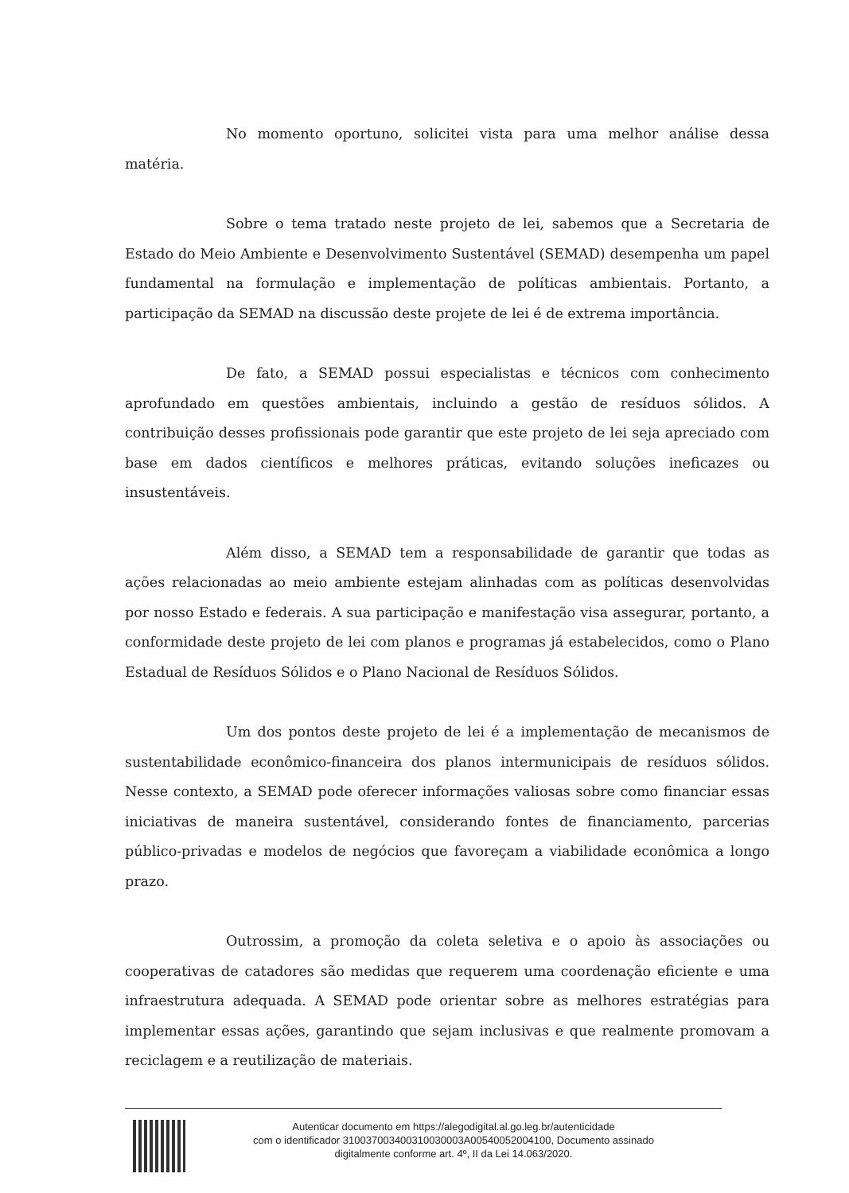No momento oportuno, solicitei vista para uma melhor análise dessa matéria.
Sobre o tema tratado neste projeto de lei, sabemos que a Secretaria de Estado do Meio Ambiente e Desenvolvimento Sustentável (SEMAD) desempenha um papel fundamental na formulação e implementação de políticas ambientais. Portanto, a participação da SEMAD na discussão deste projete de lei é de extrema importância.
De fato, a SEMAD possui especialistas e técnicos com conhecimento aprofundado em questões ambientais, incluindo a gestão de resíduos sólidos. A contribuição desses profissionais pode garantir que este projeto de lei seja apreciado com base em dados científicos e melhores práticas, evitando soluções ineficazes ou insustentáveis.
Além disso, a SEMAD tem a responsabilidade de garantir que todas as ações relacionadas ao meio ambiente estejam alinhadas com as políticas desenvolvidas por nosso Estado e federais. A sua participação e manifestação visa assegurar, portanto, a conformidade deste projeto de lei com planos e programas já estabelecidos, como o Plano Estadual de Resíduos Sólidos e o Plano Nacional de Resíduos Sólidos.
Um dos pontos deste projeto de lei é a implementação de mecanismos de sustentabilidade econômico-financeira dos planos intermunicipais de resíduos sólidos. Nesse contexto, a SEMAD pode oferecer informações valiosas sobre como financiar essas iniciativas de maneira sustentável, considerando fontes de financiamento, parcerias público-privadas e modelos de negócios que favoreçam a viabilidade econômica a longo prazo.
Outrossim, a promoção da coleta seletiva e o apoio às associações ou cooperativas de catadores são medidas que requerem uma coordenação eficiente e uma infraestrutura adequada. A SEMAD pode orientar sobre as melhores estratégias para implementar essas ações, garantindo que sejam inclusivas e que realmente promovam a reciclagem e a reutilização de materiais.
Autenticar documento em https://alegodigital.al.go.leg.br/autenticidade
com o identificador 310037003400310030003A00540052004100, Documento assinado
digitalmente conforme art. 4º, II da Lei 14.063/2020.